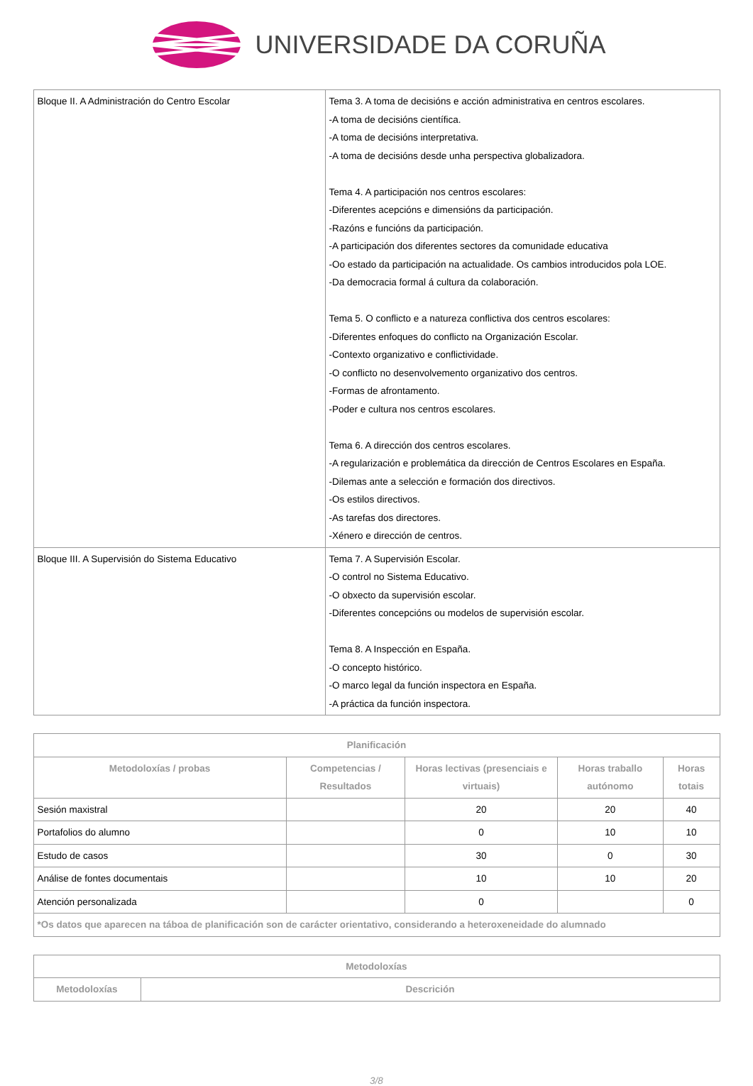UNIVERSIDADE DA CORUÑA
| Bloque II. A Administración do Centro Escolar | Tema 3. A toma de decisións e acción administrativa en centros escolares. -A toma de decisións científica. -A toma de decisións interpretativa. -A toma de decisións desde unha perspectiva globalizadora. Tema 4. A participación nos centros escolares: -Diferentes acepcións e dimensións da participación. -Razóns e funcións da participación. -A participación dos diferentes sectores da comunidade educativa -Oo estado da participación na actualidade. Os cambios introducidos pola LOE. -Da democracia formal á cultura da colaboración. Tema 5. O conflicto e a natureza conflictiva dos centros escolares: -Diferentes enfoques do conflicto na Organización Escolar. -Contexto organizativo e conflictividade. -O conflicto no desenvolvemento organizativo dos centros. -Formas de afrontamento. -Poder e cultura nos centros escolares. Tema 6. A dirección dos centros escolares. -A regularización e problemática da dirección de Centros Escolares en España. -Dilemas ante a selección e formación dos directivos. -Os estilos directivos. -As tarefas dos directores. -Xénero e dirección de centros. |
| Bloque III. A Supervisión do Sistema Educativo | Tema 7. A Supervisión Escolar. -O control no Sistema Educativo. -O obxecto da supervisión escolar. -Diferentes concepcións ou modelos de supervisión escolar. Tema 8. A Inspección en España. -O concepto histórico. -O marco legal da función inspectora en España. -A práctica da función inspectora. |
| Planificación | | | | |
| --- | --- | --- | --- | --- |
| Metodoloxías / probas | Competencias / Resultados | Horas lectivas (presenciais e virtuais) | Horas traballo autónomo | Horas totais |
| Sesión maxistral | | 20 | 20 | 40 |
| Portafolios do alumno | | 0 | 10 | 10 |
| Estudo de casos | | 30 | 0 | 30 |
| Análise de fontes documentais | | 10 | 10 | 20 |
| Atención personalizada | | 0 | | 0 |
| *Os datos que aparecen na táboa de planificación son de carácter orientativo, considerando a heteroxeneidade do alumnado | | | | |
| Metodoloxías | |
| --- | --- |
| Metodoloxías | Descrición |
3/8